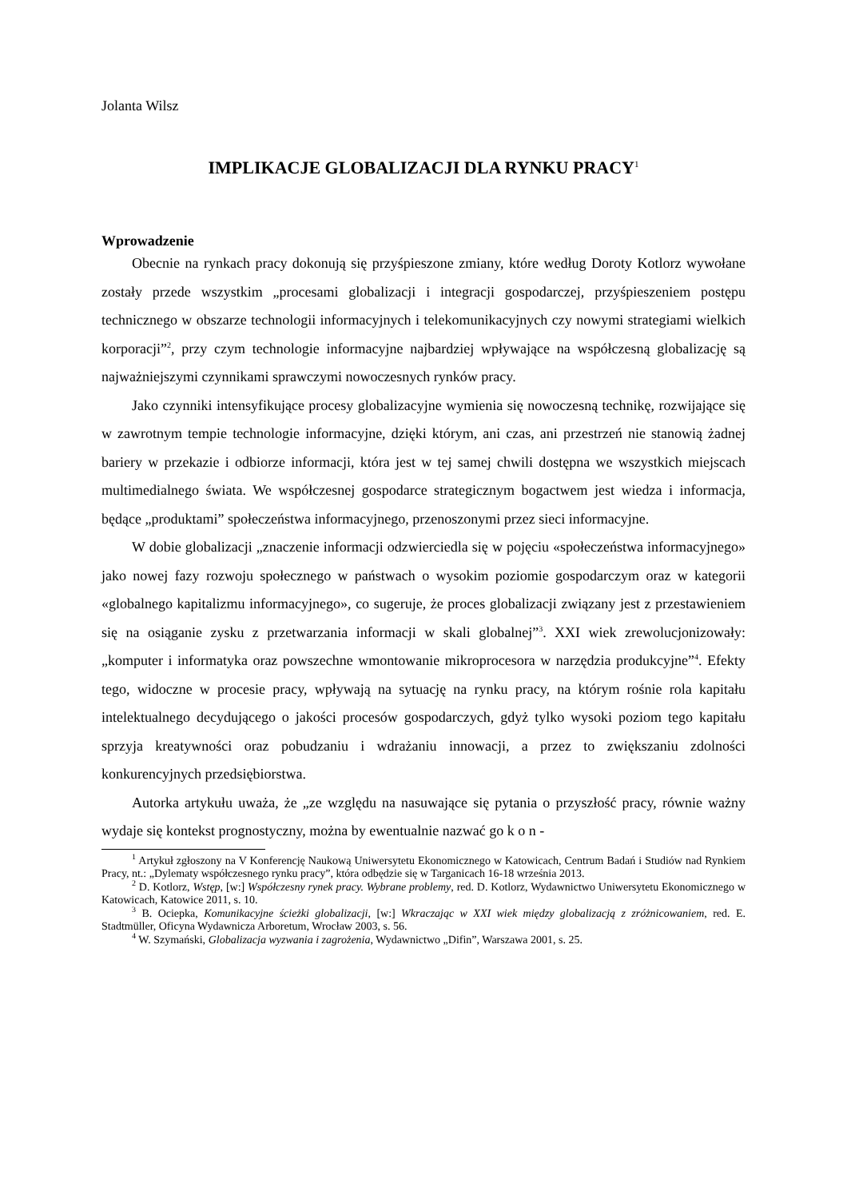Jolanta Wilsz
IMPLIKACJE GLOBALIZACJI DLA RYNKU PRACY<sup>1</sup>
Wprowadzenie
Obecnie na rynkach pracy dokonują się przyśpieszone zmiany, które według Doroty Kotlorz wywołane zostały przede wszystkim „procesami globalizacji i integracji gospodarczej, przyśpieszeniem postępu technicznego w obszarze technologii informacyjnych i telekomunikacyjnych czy nowymi strategiami wielkich korporacji”<sup>2</sup>, przy czym technologie informacyjne najbardziej wpływające na współczesną globalizację są najważniejszymi czynnikami sprawczymi nowoczesnych rynków pracy.
Jako czynniki intensyfikujące procesy globalizacyjne wymienia się nowoczesną technikę, rozwijające się w zawrotnym tempie technologie informacyjne, dzięki którym, ani czas, ani przestrzeń nie stanowią żadnej bariery w przekazie i odbiorze informacji, która jest w tej samej chwili dostępna we wszystkich miejscach multimedialnego świata. We współczesnej gospodarce strategicznym bogactwem jest wiedza i informacja, będące „produktami” społeczeństwa informacyjnego, przenoszonymi przez sieci informacyjne.
W dobie globalizacji „znaczenie informacji odzwierciedla się w pojęciu «społeczeństwa informacyjnego» jako nowej fazy rozwoju społecznego w państwach o wysokim poziomie gospodarczym oraz w kategorii «globalnego kapitalizmu informacyjnego», co sugeruje, że proces globalizacji związany jest z przestawieniem się na osiąganie zysku z przetwarzania informacji w skali globalnej”<sup>3</sup>. XXI wiek zrewolucjonizowały: „komputer i informatyka oraz powszechne wmontowanie mikroprocesora w narzędzia produkcyjne”<sup>4</sup>. Efekty tego, widoczne w procesie pracy, wpływają na sytuację na rynku pracy, na którym rośnie rola kapitału intelektualnego decydującego o jakości procesów gospodarczych, gdyż tylko wysoki poziom tego kapitału sprzyja kreatywności oraz pobudzaniu i wdrażaniu innowacji, a przez to zwiększaniu zdolności konkurencyjnych przedsiębiorstwa.
Autorka artykułu uważa, że „ze względu na nasuwające się pytania o przyszłość pracy, równie ważny wydaje się kontekst prognostyczny, można by ewentualnie nazwać go k o n -
<sup>1</sup> Artykuł zgłoszony na V Konferencję Naukową Uniwersytetu Ekonomicznego w Katowicach, Centrum Badań i Studiów nad Rynkiem Pracy, nt.: „Dylematy współczesnego rynku pracy”, która odbędzie się w Targanicach 16-18 września 2013.
<sup>2</sup> D. Kotlorz, Wstęp, [w:] Współczesny rynek pracy. Wybrane problemy, red. D. Kotlorz, Wydawnictwo Uniwersytetu Ekonomicznego w Katowicach, Katowice 2011, s. 10.
<sup>3</sup> B. Ociepka, Komunikacyjne ścieżki globalizacji, [w:] Wkraczając w XXI wiek między globalizacją z zróżnicowaniem, red. E. Stadtmüller, Oficyna Wydawnicza Arboretum, Wrocław 2003, s. 56.
<sup>4</sup> W. Szymański, Globalizacja wyzwania i zagrożenia, Wydawnictwo „Difin”, Warszawa 2001, s. 25.